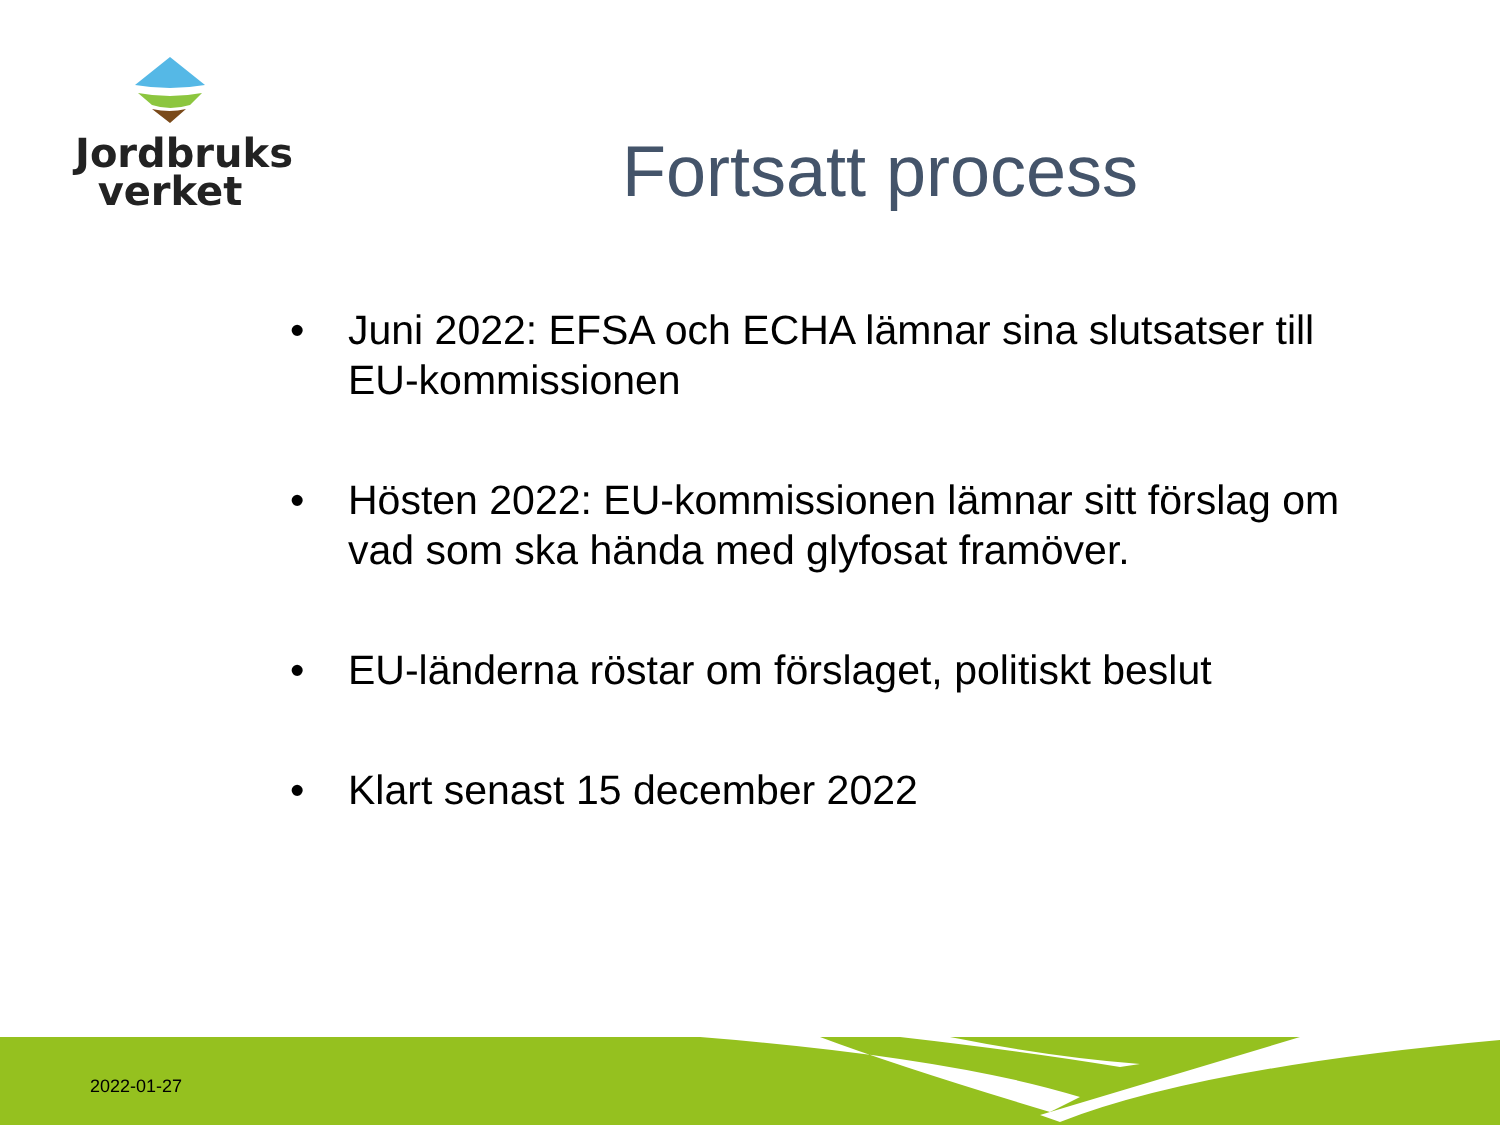Jordbruks
verket
Fortsatt process
• Juni 2022: EFSA och ECHA lämnar sina slutsatser till EU-kommissionen
• Hösten 2022: EU-kommissionen lämnar sitt förslag om vad som ska hända med glyfosat framöver.
• EU-länderna röstar om förslaget, politiskt beslut
• Klart senast 15 december 2022
2022-01-27